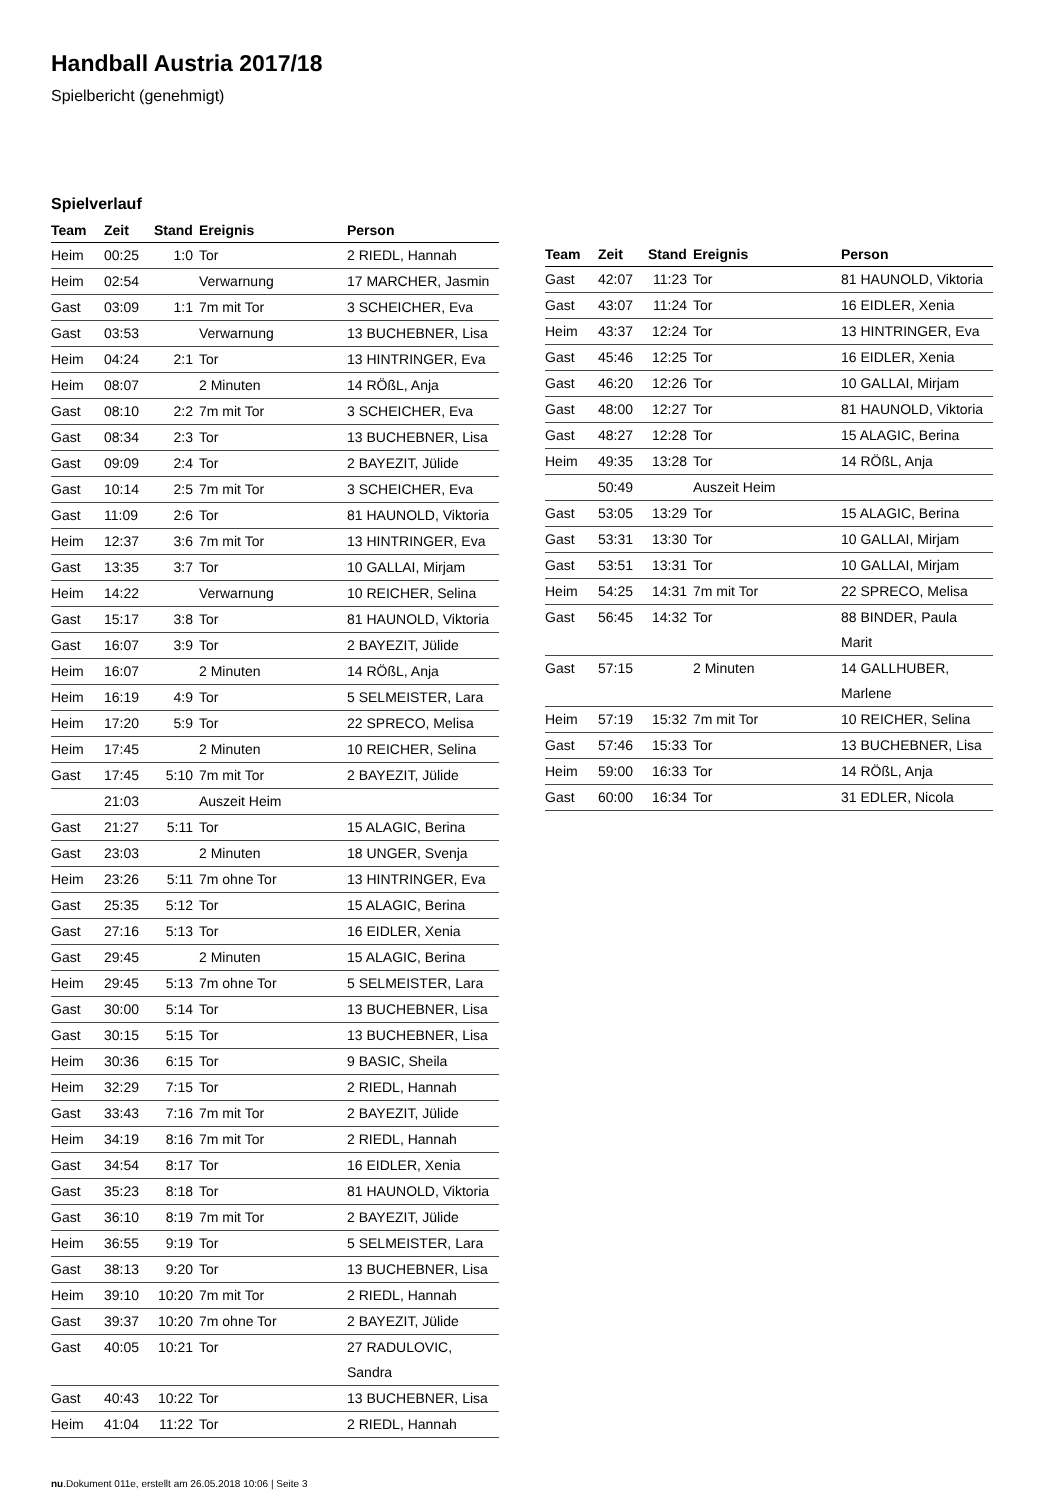Handball Austria 2017/18
Spielbericht (genehmigt)
Spielverlauf
| Team | Zeit | Stand | Ereignis | Person |
| --- | --- | --- | --- | --- |
| Heim | 00:25 | 1:0 | Tor | 2 RIEDL, Hannah |
| Heim | 02:54 | | Verwarnung | 17 MARCHER, Jasmin |
| Gast | 03:09 | 1:1 | 7m mit Tor | 3 SCHEICHER, Eva |
| Gast | 03:53 | | Verwarnung | 13 BUCHEBNER, Lisa |
| Heim | 04:24 | 2:1 | Tor | 13 HINTRINGER, Eva |
| Heim | 08:07 | | 2 Minuten | 14 RÖßL, Anja |
| Gast | 08:10 | 2:2 | 7m mit Tor | 3 SCHEICHER, Eva |
| Gast | 08:34 | 2:3 | Tor | 13 BUCHEBNER, Lisa |
| Gast | 09:09 | 2:4 | Tor | 2 BAYEZIT, Jülide |
| Gast | 10:14 | 2:5 | 7m mit Tor | 3 SCHEICHER, Eva |
| Gast | 11:09 | 2:6 | Tor | 81 HAUNOLD, Viktoria |
| Heim | 12:37 | 3:6 | 7m mit Tor | 13 HINTRINGER, Eva |
| Gast | 13:35 | 3:7 | Tor | 10 GALLAI, Mirjam |
| Heim | 14:22 | | Verwarnung | 10 REICHER, Selina |
| Gast | 15:17 | 3:8 | Tor | 81 HAUNOLD, Viktoria |
| Gast | 16:07 | 3:9 | Tor | 2 BAYEZIT, Jülide |
| Heim | 16:07 | | 2 Minuten | 14 RÖßL, Anja |
| Heim | 16:19 | 4:9 | Tor | 5 SELMEISTER, Lara |
| Heim | 17:20 | 5:9 | Tor | 22 SPRECO, Melisa |
| Heim | 17:45 | | 2 Minuten | 10 REICHER, Selina |
| Gast | 17:45 | 5:10 | 7m mit Tor | 2 BAYEZIT, Jülide |
| | 21:03 | | Auszeit Heim | |
| Gast | 21:27 | 5:11 | Tor | 15 ALAGIC, Berina |
| Gast | 23:03 | | 2 Minuten | 18 UNGER, Svenja |
| Heim | 23:26 | 5:11 | 7m ohne Tor | 13 HINTRINGER, Eva |
| Gast | 25:35 | 5:12 | Tor | 15 ALAGIC, Berina |
| Gast | 27:16 | 5:13 | Tor | 16 EIDLER, Xenia |
| Gast | 29:45 | | 2 Minuten | 15 ALAGIC, Berina |
| Heim | 29:45 | 5:13 | 7m ohne Tor | 5 SELMEISTER, Lara |
| Gast | 30:00 | 5:14 | Tor | 13 BUCHEBNER, Lisa |
| Gast | 30:15 | 5:15 | Tor | 13 BUCHEBNER, Lisa |
| Heim | 30:36 | 6:15 | Tor | 9 BASIC, Sheila |
| Heim | 32:29 | 7:15 | Tor | 2 RIEDL, Hannah |
| Gast | 33:43 | 7:16 | 7m mit Tor | 2 BAYEZIT, Jülide |
| Heim | 34:19 | 8:16 | 7m mit Tor | 2 RIEDL, Hannah |
| Gast | 34:54 | 8:17 | Tor | 16 EIDLER, Xenia |
| Gast | 35:23 | 8:18 | Tor | 81 HAUNOLD, Viktoria |
| Gast | 36:10 | 8:19 | 7m mit Tor | 2 BAYEZIT, Jülide |
| Heim | 36:55 | 9:19 | Tor | 5 SELMEISTER, Lara |
| Gast | 38:13 | 9:20 | Tor | 13 BUCHEBNER, Lisa |
| Heim | 39:10 | 10:20 | 7m mit Tor | 2 RIEDL, Hannah |
| Gast | 39:37 | 10:20 | 7m ohne Tor | 2 BAYEZIT, Jülide |
| Gast | 40:05 | 10:21 | Tor | 27 RADULOVIC, Sandra |
| Gast | 40:43 | 10:22 | Tor | 13 BUCHEBNER, Lisa |
| Heim | 41:04 | 11:22 | Tor | 2 RIEDL, Hannah |
| Team | Zeit | Stand | Ereignis | Person |
| --- | --- | --- | --- | --- |
| Gast | 42:07 | 11:23 | Tor | 81 HAUNOLD, Viktoria |
| Gast | 43:07 | 11:24 | Tor | 16 EIDLER, Xenia |
| Heim | 43:37 | 12:24 | Tor | 13 HINTRINGER, Eva |
| Gast | 45:46 | 12:25 | Tor | 16 EIDLER, Xenia |
| Gast | 46:20 | 12:26 | Tor | 10 GALLAI, Mirjam |
| Gast | 48:00 | 12:27 | Tor | 81 HAUNOLD, Viktoria |
| Gast | 48:27 | 12:28 | Tor | 15 ALAGIC, Berina |
| Heim | 49:35 | 13:28 | Tor | 14 RÖßL, Anja |
| | 50:49 | | Auszeit Heim | |
| Gast | 53:05 | 13:29 | Tor | 15 ALAGIC, Berina |
| Gast | 53:31 | 13:30 | Tor | 10 GALLAI, Mirjam |
| Gast | 53:51 | 13:31 | Tor | 10 GALLAI, Mirjam |
| Heim | 54:25 | 14:31 | 7m mit Tor | 22 SPRECO, Melisa |
| Gast | 56:45 | 14:32 | Tor | 88 BINDER, Paula Marit |
| Gast | 57:15 | | 2 Minuten | 14 GALLHUBER, Marlene |
| Heim | 57:19 | 15:32 | 7m mit Tor | 10 REICHER, Selina |
| Gast | 57:46 | 15:33 | Tor | 13 BUCHEBNER, Lisa |
| Heim | 59:00 | 16:33 | Tor | 14 RÖßL, Anja |
| Gast | 60:00 | 16:34 | Tor | 31 EDLER, Nicola |
nu.Dokument 011e, erstellt am 26.05.2018 10:06 | Seite 3